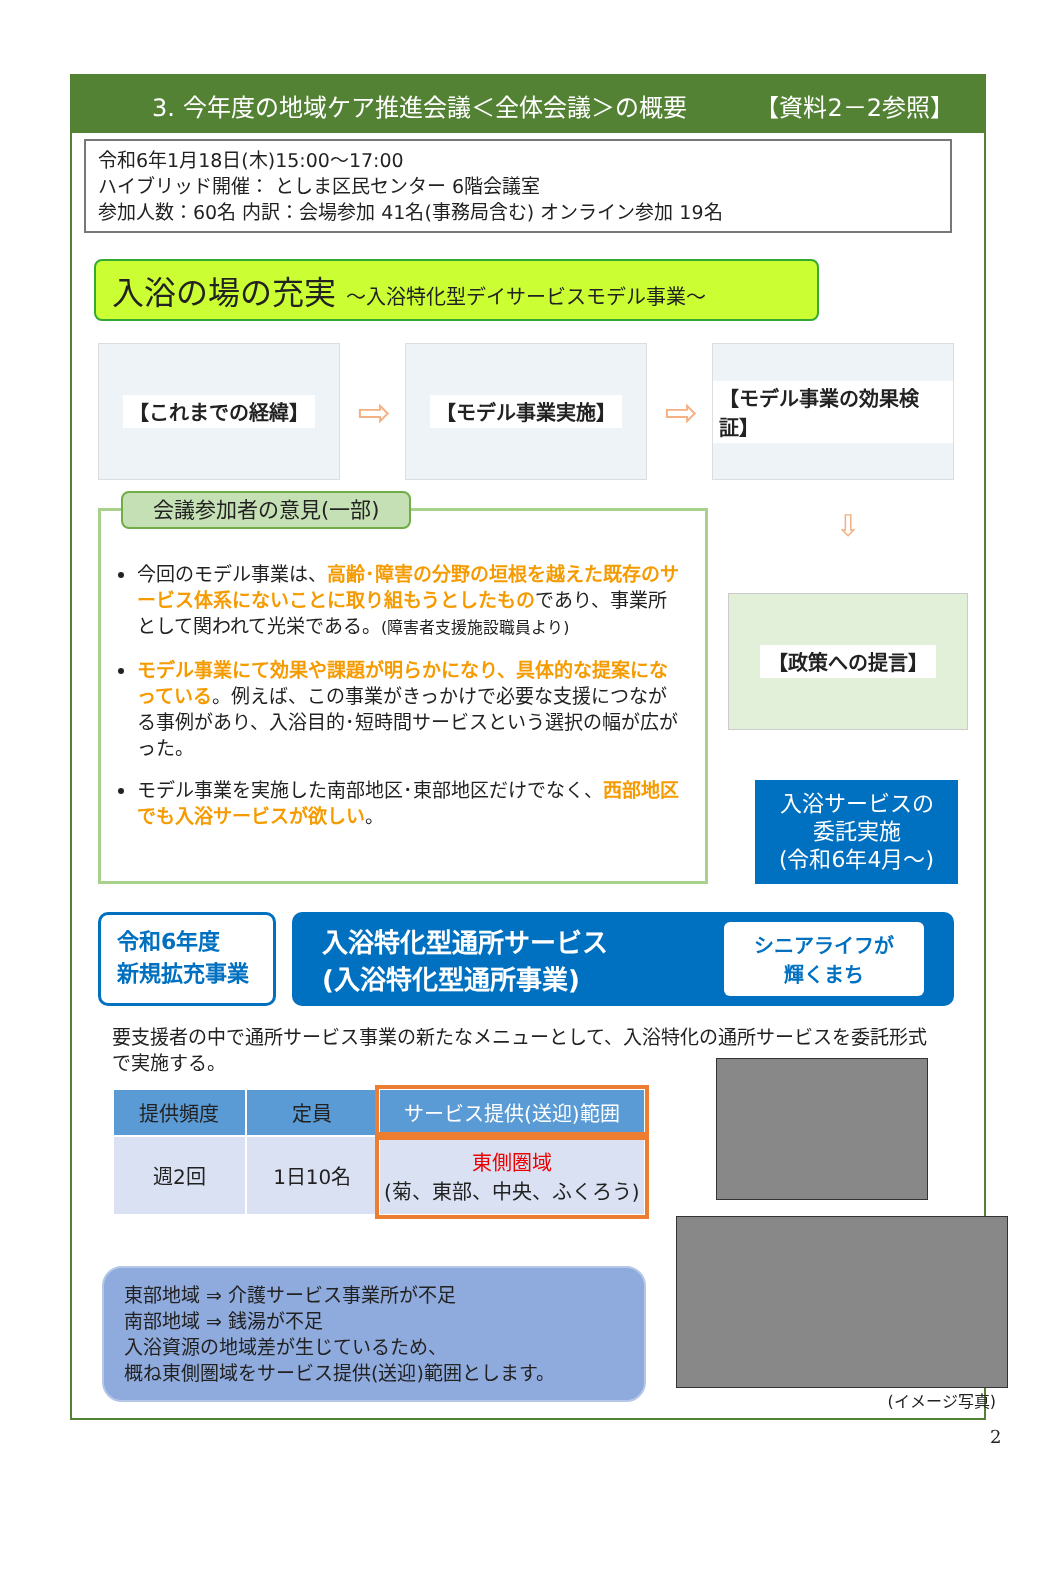3. 今年度の地域ケア推進会議＜全体会議＞の概要 【資料2－2参照】
令和6年1月18日(木)15:00～17:00
ハイブリッド開催： としま区民センター 6階会議室
参加人数：60名 内訳：会場参加 41名(事務局含む) オンライン参加 19名
入浴の場の充実 ～入浴特化型デイサービスモデル事業～
【これまでの経緯】
⇨
【モデル事業実施】
⇨
【モデル事業の効果検証】
会議参加者の意見(一部)
今回のモデル事業は、高齢･障害の分野の垣根を越えた既存のサービス体系にないことに取り組もうとしたものであり、事業所として関われて光栄である。(障害者支援施設職員より)
モデル事業にて効果や課題が明らかになり、具体的な提案になっている。例えば、この事業がきっかけで必要な支援につながる事例があり、入浴目的･短時間サービスという選択の幅が広がった。
モデル事業を実施した南部地区･東部地区だけでなく、西部地区でも入浴サービスが欲しい。
⇩
【政策への提言】
入浴サービスの
委託実施
(令和6年4月～)
令和6年度
新規拡充事業
入浴特化型通所サービス
(入浴特化型通所事業)
シニアライフが
輝くまち
要支援者の中で通所サービス事業の新たなメニューとして、入浴特化の通所サービスを委託形式で実施する。
| 提供頻度 | 定員 | サービス提供(送迎)範囲 |
| --- | --- | --- |
| 週2回 | 1日10名 | 東側圏域 (菊、東部、中央、ふくろう) |
東部地域 ⇒ 介護サービス事業所が不足
南部地域 ⇒ 銭湯が不足
入浴資源の地域差が生じているため、
概ね東側圏域をサービス提供(送迎)範囲とします。
(イメージ写真)
2